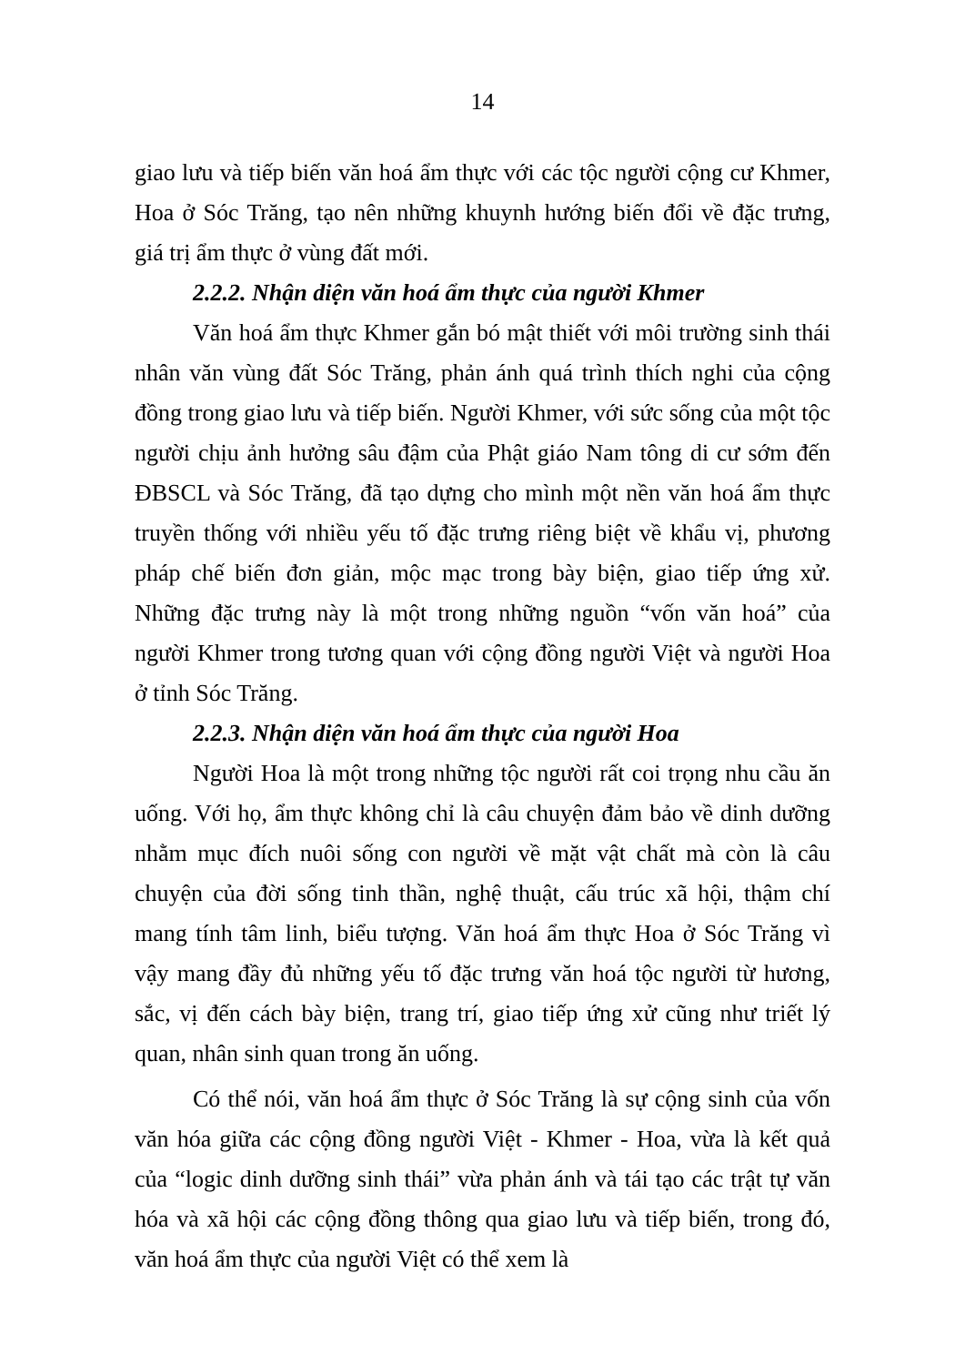14
giao lưu và tiếp biến văn hoá ẩm thực với các tộc người cộng cư Khmer, Hoa ở Sóc Trăng, tạo nên những khuynh hướng biến đổi về đặc trưng, giá trị ẩm thực ở vùng đất mới.
2.2.2. Nhận diện văn hoá ẩm thực của người Khmer
Văn hoá ẩm thực Khmer gắn bó mật thiết với môi trường sinh thái nhân văn vùng đất Sóc Trăng, phản ánh quá trình thích nghi của cộng đồng trong giao lưu và tiếp biến. Người Khmer, với sức sống của một tộc người chịu ảnh hưởng sâu đậm của Phật giáo Nam tông di cư sớm đến ĐBSCL và Sóc Trăng, đã tạo dựng cho mình một nền văn hoá ẩm thực truyền thống với nhiều yếu tố đặc trưng riêng biệt về khẩu vị, phương pháp chế biến đơn giản, mộc mạc trong bày biện, giao tiếp ứng xử. Những đặc trưng này là một trong những nguồn “vốn văn hoá” của người Khmer trong tương quan với cộng đồng người Việt và người Hoa ở tỉnh Sóc Trăng.
2.2.3. Nhận diện văn hoá ẩm thực của người Hoa
Người Hoa là một trong những tộc người rất coi trọng nhu cầu ăn uống. Với họ, ẩm thực không chỉ là câu chuyện đảm bảo về dinh dưỡng nhằm mục đích nuôi sống con người về mặt vật chất mà còn là câu chuyện của đời sống tinh thần, nghệ thuật, cấu trúc xã hội, thậm chí mang tính tâm linh, biểu tượng. Văn hoá ẩm thực Hoa ở Sóc Trăng vì vậy mang đầy đủ những yếu tố đặc trưng văn hoá tộc người từ hương, sắc, vị đến cách bày biện, trang trí, giao tiếp ứng xử cũng như triết lý quan, nhân sinh quan trong ăn uống.
Có thể nói, văn hoá ẩm thực ở Sóc Trăng là sự cộng sinh của vốn văn hóa giữa các cộng đồng người Việt - Khmer - Hoa, vừa là kết quả của “logic dinh dưỡng sinh thái” vừa phản ánh và tái tạo các trật tự văn hóa và xã hội các cộng đồng thông qua giao lưu và tiếp biến, trong đó, văn hoá ẩm thực của người Việt có thể xem là